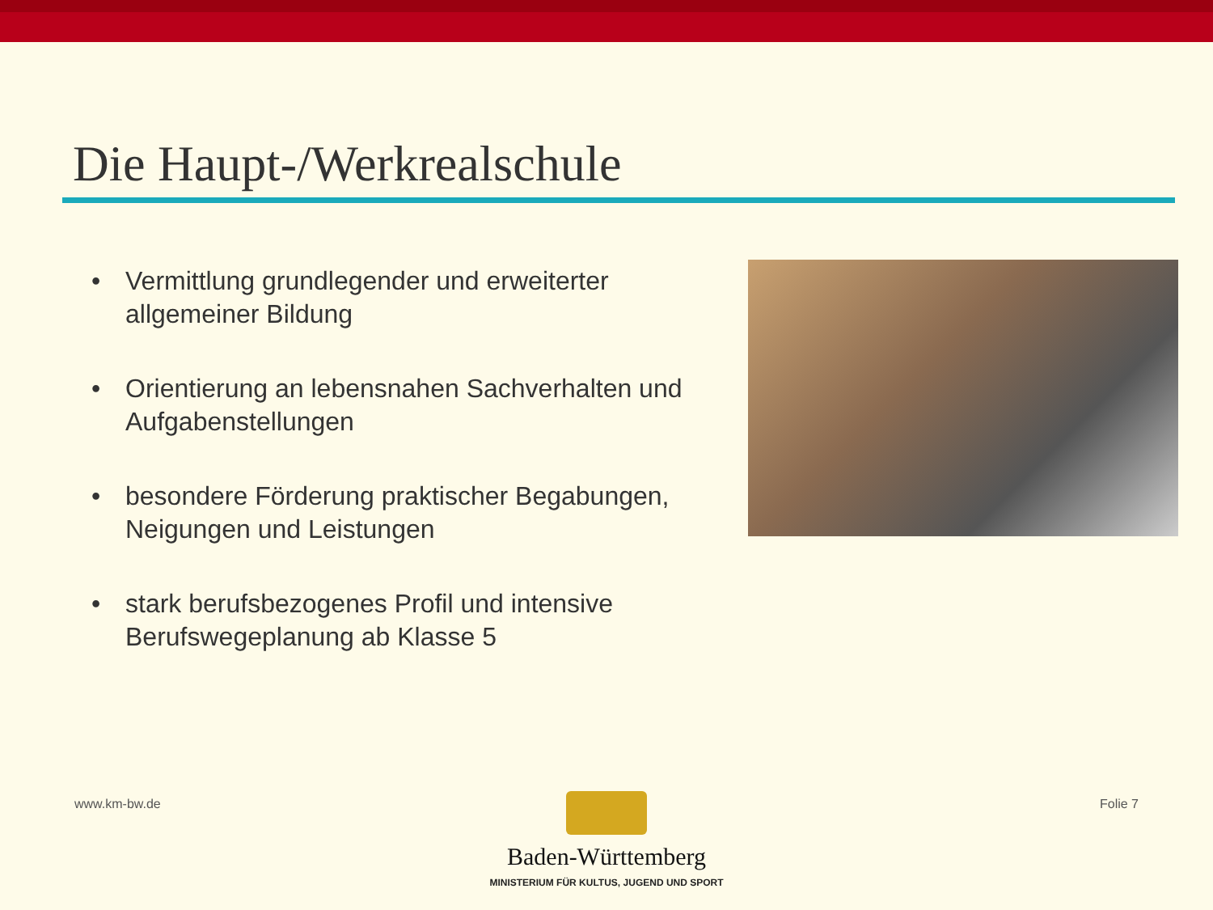Die Haupt-/Werkrealschule
• Vermittlung grundlegender und erweiterter allgemeiner Bildung
• Orientierung an lebensnahen Sachverhalten und Aufgabenstellungen
• besondere Förderung praktischer Begabungen, Neigungen und Leistungen
• stark berufsbezogenes Profil und intensive Berufswegeplanung ab Klasse 5
www.km-bw.de Folie 7
Baden-Württemberg
MINISTERIUM FÜR KULTUS, JUGEND UND SPORT